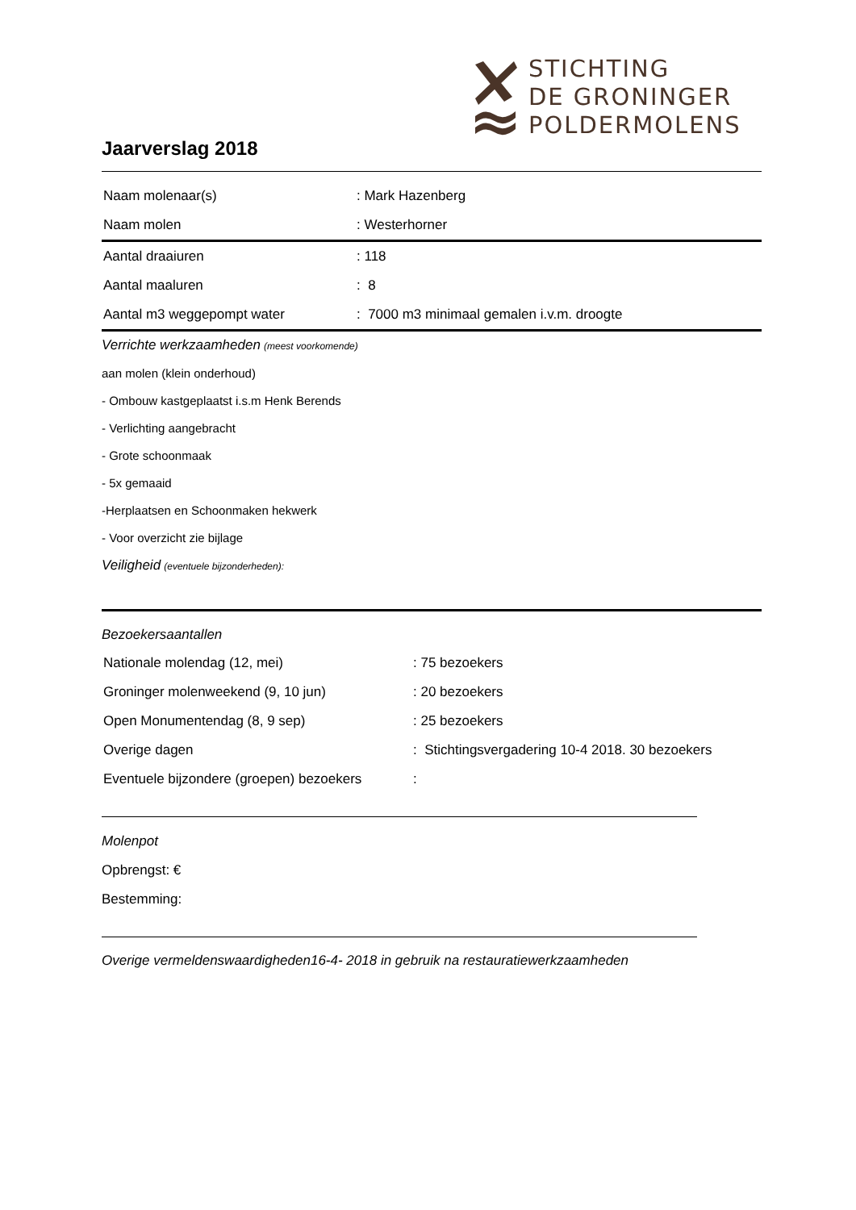STICHTING
DE GRONINGER
POLDERMOLENS
Jaarverslag 2018
| Naam molenaar(s) | : Mark Hazenberg |
| Naam molen | : Westerhorner |
| Aantal draaiuren | : 118 |
| Aantal maaluren | : 8 |
| Aantal m3 weggepompt water | : 7000 m3 minimaal gemalen i.v.m. droogte |
Verrichte werkzaamheden (meest voorkomende)
aan molen (klein onderhoud)
- Ombouw kastgeplaatst i.s.m Henk Berends
- Verlichting aangebracht
- Grote schoonmaak
- 5x gemaaid
-Herplaatsen en Schoonmaken hekwerk
- Voor overzicht zie bijlage
Veiligheid (eventuele bijzonderheden):
Bezoekersaantallen
| Nationale molendag (12, mei) | : 75 bezoekers |
| Groninger molenweekend (9, 10 jun) | : 20 bezoekers |
| Open Monumentendag (8, 9 sep) | : 25 bezoekers |
| Overige dagen | : Stichtingsvergadering 10-4 2018. 30 bezoekers |
| Eventuele bijzondere (groepen) bezoekers | : |
Molenpot
Opbrengst: €
Bestemming:
Overige vermeldenswaardigheden16-4- 2018 in gebruik na restauratiewerkzaamheden